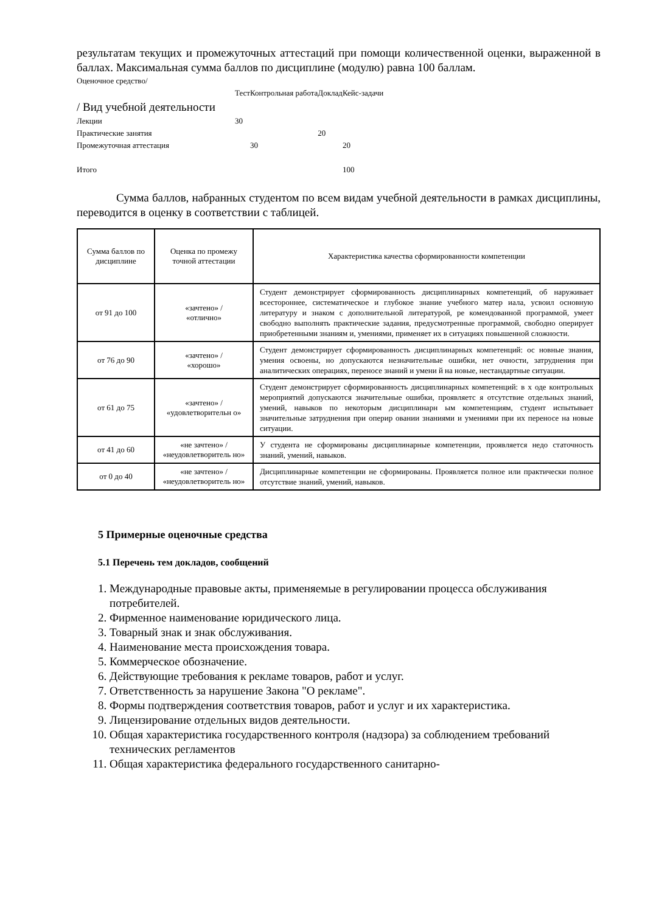результатам текущих и промежуточных аттестаций при помощи количественной оценки, выраженной в баллах. Максимальная сумма баллов по дисциплине (модулю) равна 100 баллам.
| Оценочное средство/ | | | | |
| | Тест | Контрольная работа | Доклад | Кейс-задачи |
| / Вид учебной деятельности | | | | |
| Лекции | 30 | | | |
| Практические занятия | | | 20 | |
| Промежуточная аттестация | | 30 | | 20 |
| Итого | | | | 100 |
Сумма баллов, набранных студентом по всем видам учебной деятельности в рамках дисциплины, переводится в оценку в соответствии с таблицей.
| Сумма баллов по дисциплине | Оценка по промежу точной аттестации | Характеристика качества сформированности компетенции |
| --- | --- | --- |
| от 91 до 100 | «зачтено» / «отлично» | Студент демонстрирует сформированность дисциплинарных компетенций, об наруживает всестороннее, систематическое и глубокое знание учебного матер иала, усвоил основную литературу и знаком с дополнительной литературой, ре комендованной программой, умеет свободно выполнять практические задания, предусмотренные программой, свободно оперирует приобретенными знаниям и, умениями, применяет их в ситуациях повышенной сложности. |
| от 76 до 90 | «зачтено» / «хорошо» | Студент демонстрирует сформированность дисциплинарных компетенций: ос новные знания, умения освоены, но допускаются незначительные ошибки, нет очности, затруднения при аналитических операциях, переносе знаний и умени й на новые, нестандартные ситуации. |
| от 61 до 75 | «зачтено» / «удовлетворительн о» | Студент демонстрирует сформированность дисциплинарных компетенций: в х оде контрольных мероприятий допускаются значительные ошибки, проявляетс я отсутствие отдельных знаний, умений, навыков по некоторым дисциплинарн ым компетенциям, студент испытывает значительные затруднения при оперир овании знаниями и умениями при их переносе на новые ситуации. |
| от 41 до 60 | «не зачтено» / «неудовлетворитель но» | У студента не сформированы дисциплинарные компетенции, проявляется недо статочность знаний, умений, навыков. |
| от 0 до 40 | «не зачтено» / «неудовлетворитель но» | Дисциплинарные компетенции не сформированы. Проявляется полное или практически полное отсутствие знаний, умений, навыков. |
5 Примерные оценочные средства
5.1 Перечень тем докладов, сообщений
1. Международные правовые акты, применяемые в регулировании процесса обслуживания потребителей.
2. Фирменное наименование юридического лица.
3. Товарный знак и знак обслуживания.
4. Наименование места происхождения товара.
5. Коммерческое обозначение.
6. Действующие требования к рекламе товаров, работ и услуг.
7. Ответственность за нарушение Закона "О рекламе".
8. Формы подтверждения соответствия товаров, работ и услуг и их характеристика.
9. Лицензирование отдельных видов деятельности.
10. Общая характеристика государственного контроля (надзора) за соблюдением требований технических регламентов
11. Общая характеристика федерального государственного санитарно-